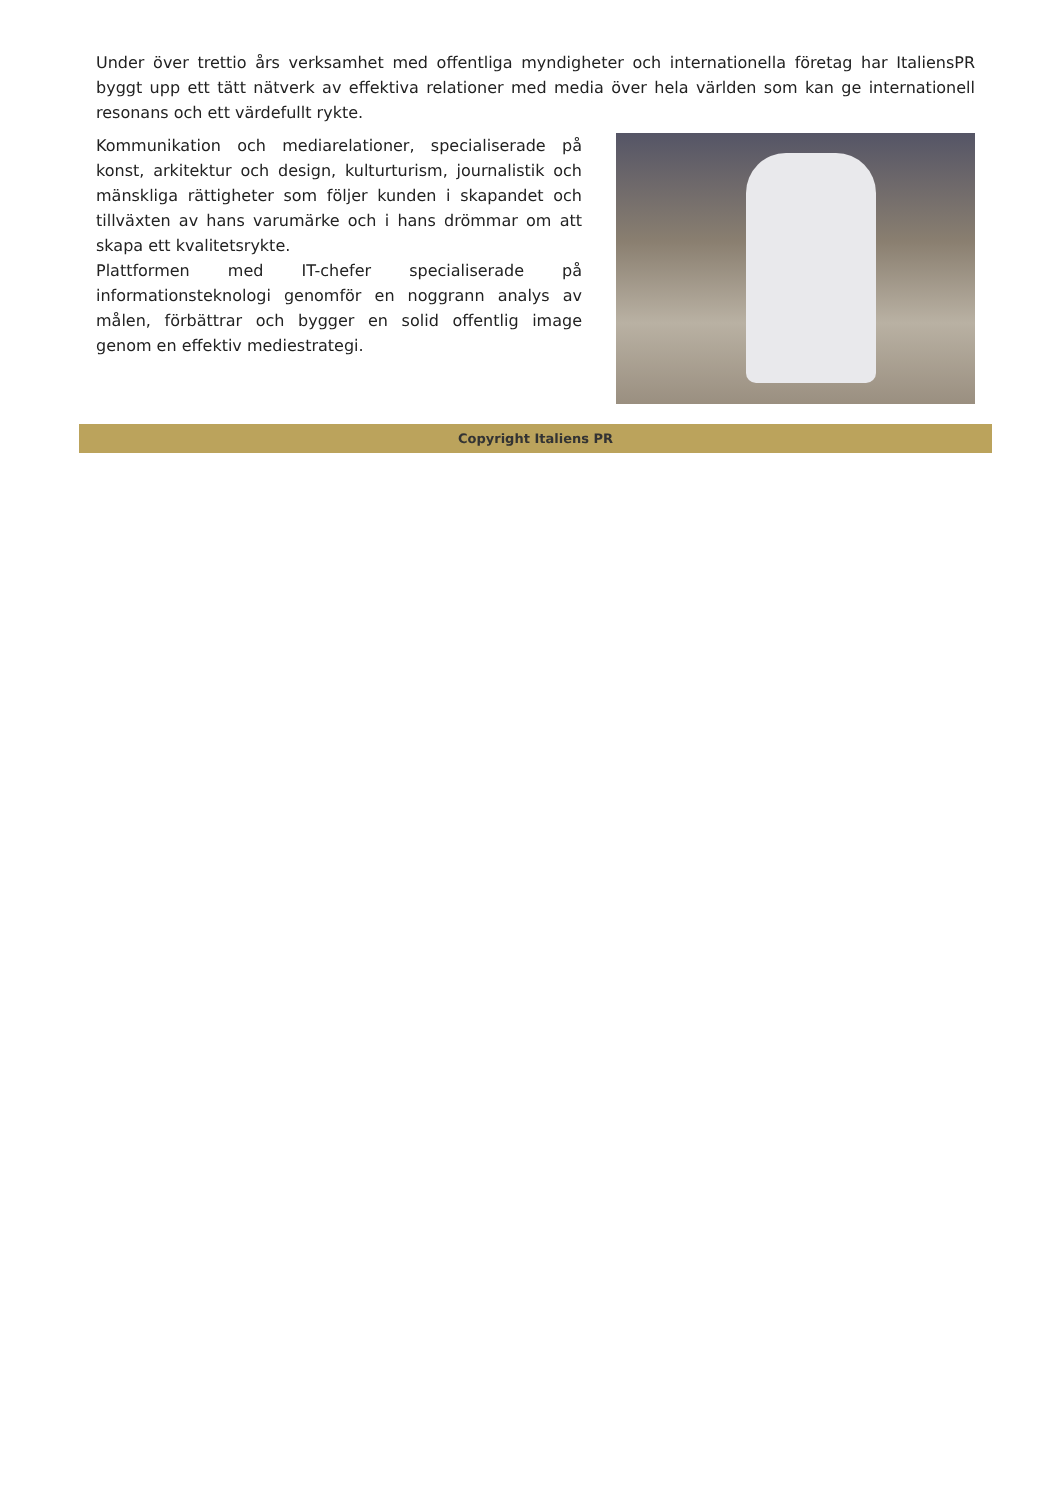Under över trettio års verksamhet med offentliga myndigheter och internationella företag har ItaliensPR byggt upp ett tätt nätverk av effektiva relationer med media över hela världen som kan ge internationell resonans och ett värdefullt rykte.
Kommunikation och mediarelationer, specialiserade på konst, arkitektur och design, kulturturism, journalistik och mänskliga rättigheter som följer kunden i skapandet och tillväxten av hans varumärke och i hans drömmar om att skapa ett kvalitetsrykte.
Plattformen med IT-chefer specialiserade på informationsteknologi genomför en noggrann analys av målen, förbättrar och bygger en solid offentlig image genom en effektiv mediestrategi.
Copyright Italiens PR